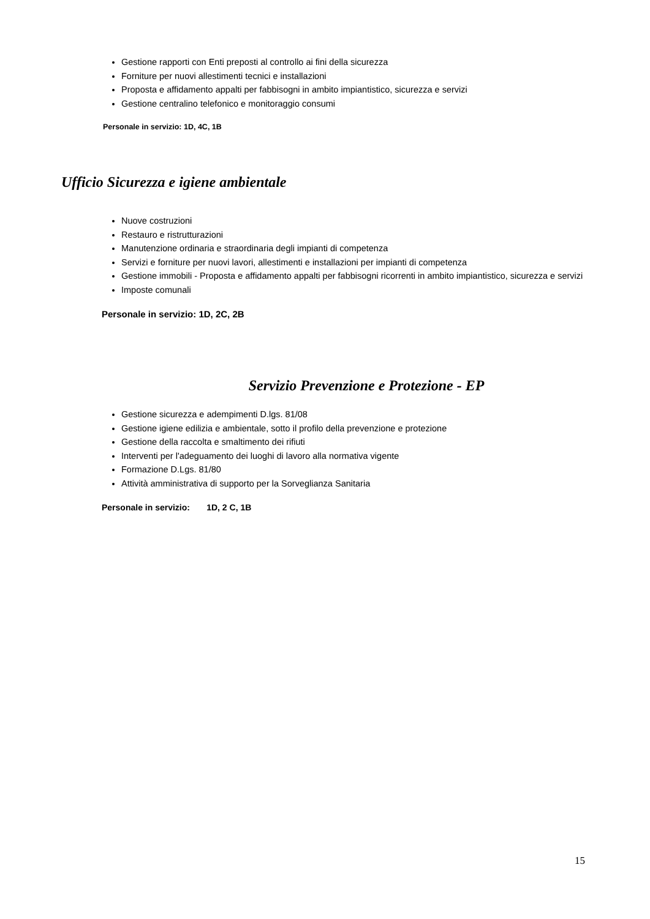Gestione rapporti con Enti preposti al controllo ai fini della sicurezza
Forniture per nuovi allestimenti tecnici e installazioni
Proposta e affidamento appalti per fabbisogni in ambito impiantistico, sicurezza e servizi
Gestione centralino telefonico e monitoraggio consumi
Personale in servizio: 1D, 4C, 1B
Ufficio Sicurezza e igiene ambientale
Nuove costruzioni
Restauro e ristrutturazioni
Manutenzione ordinaria e straordinaria degli impianti di competenza
Servizi e forniture per nuovi lavori, allestimenti e installazioni per impianti di competenza
Gestione immobili - Proposta e affidamento appalti per fabbisogni ricorrenti in ambito impiantistico, sicurezza e servizi
Imposte comunali
Personale in servizio: 1D, 2C, 2B
Servizio Prevenzione e Protezione - EP
Gestione sicurezza e adempimenti D.lgs. 81/08
Gestione igiene edilizia e ambientale, sotto il profilo della prevenzione e protezione
Gestione della raccolta e smaltimento dei rifiuti
Interventi per l'adeguamento dei luoghi di lavoro alla normativa vigente
Formazione D.Lgs. 81/80
Attività amministrativa di supporto per la Sorveglianza Sanitaria
Personale in servizio: 1D, 2 C, 1B
15